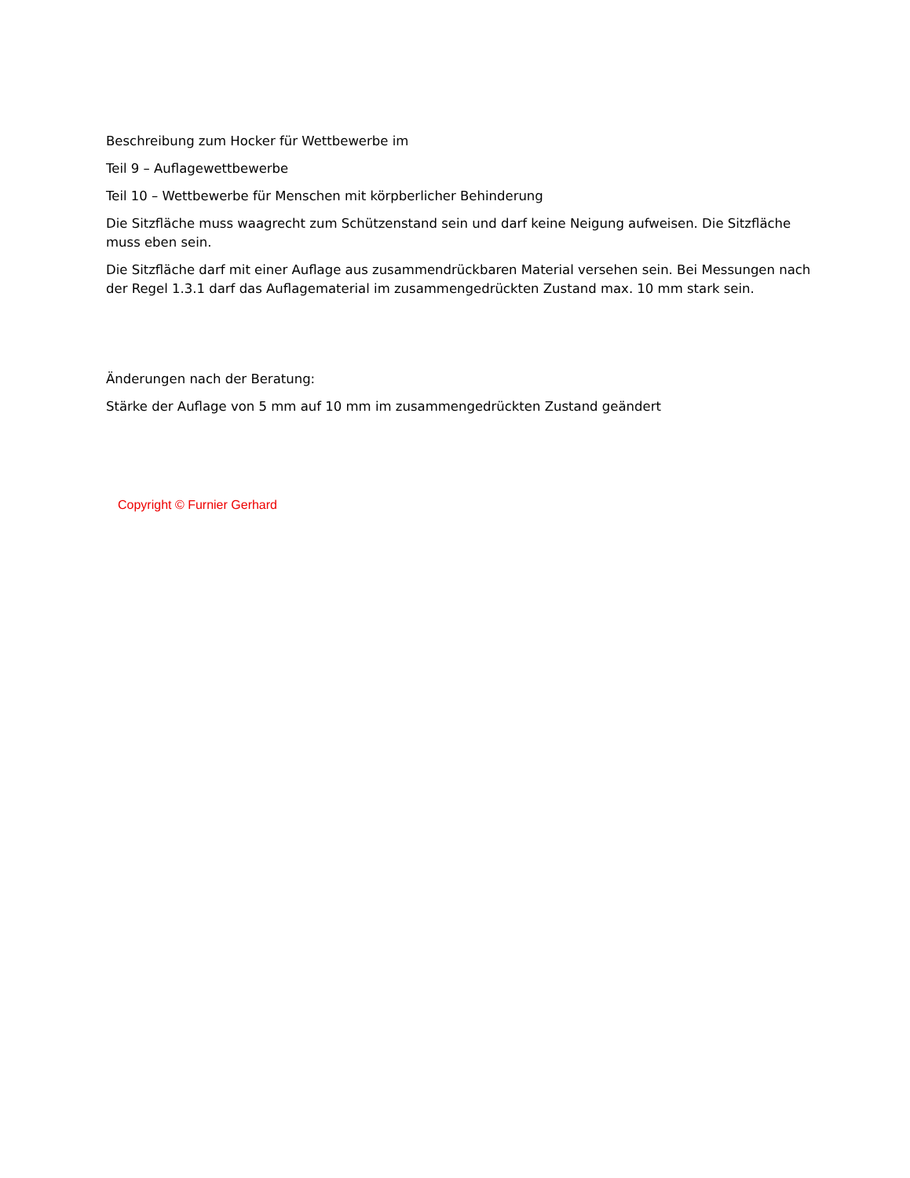Beschreibung zum Hocker für Wettbewerbe im
Teil 9 – Auflagewettbewerbe
Teil 10 – Wettbewerbe für Menschen mit körpberlicher Behinderung
Die Sitzfläche muss waagrecht zum Schützenstand sein und darf keine Neigung aufweisen. Die Sitzfläche muss eben sein.
Die Sitzfläche darf mit einer Auflage aus zusammendrückbaren Material versehen sein. Bei Messungen nach der Regel 1.3.1 darf das Auflagematerial im zusammengedrückten Zustand max. 10 mm stark sein.
Änderungen nach der Beratung:
Stärke der Auflage von 5 mm auf 10 mm im zusammengedrückten Zustand geändert
Copyright © Furnier Gerhard